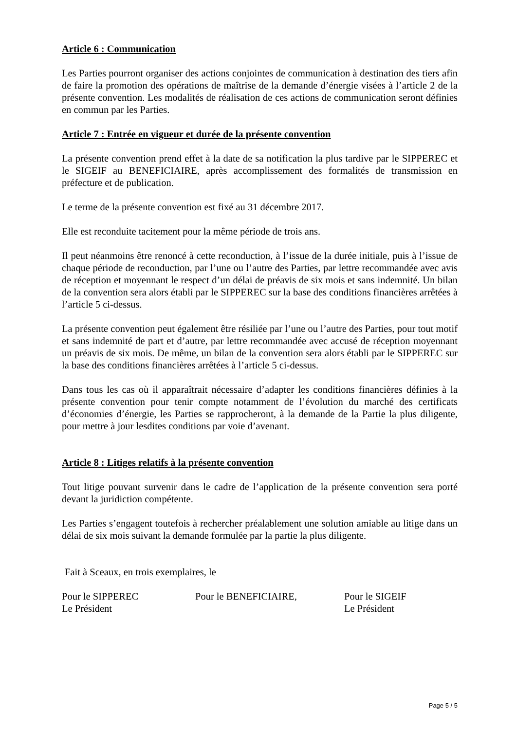Article 6 : Communication
Les Parties pourront organiser des actions conjointes de communication à destination des tiers afin de faire la promotion des opérations de maîtrise de la demande d’énergie visées à l’article 2 de la présente convention. Les modalités de réalisation de ces actions de communication seront définies en commun par les Parties.
Article 7 : Entrée en vigueur et durée de la présente convention
La présente convention prend effet à la date de sa notification la plus tardive par le SIPPEREC et le SIGEIF au BENEFICIAIRE, après accomplissement des formalités de transmission en préfecture et de publication.
Le terme de la présente convention est fixé au 31 décembre 2017.
Elle est reconduite tacitement pour la même période de trois ans.
Il peut néanmoins être renoncé à cette reconduction, à l’issue de la durée initiale, puis à l’issue de chaque période de reconduction, par l’une ou l’autre des Parties, par lettre recommandée avec avis de réception et moyennant le respect d’un délai de préavis de six mois et sans indemnité. Un bilan de la convention sera alors établi par le SIPPEREC sur la base des conditions financières arrêtées à l’article 5 ci-dessus.
La présente convention peut également être résiliée par l’une ou l’autre des Parties, pour tout motif et sans indemnité de part et d’autre, par lettre recommandée avec accusé de réception moyennant un préavis de six mois. De même, un bilan de la convention sera alors établi par le SIPPEREC sur la base des conditions financières arrêtées à l’article 5 ci-dessus.
Dans tous les cas où il apparaîtrait nécessaire d’adapter les conditions financières définies à la présente convention pour tenir compte notamment de l’évolution du marché des certificats d’économies d’énergie, les Parties se rapprocheront, à la demande de la Partie la plus diligente, pour mettre à jour lesdites conditions par voie d’avenant.
Article 8 : Litiges relatifs à la présente convention
Tout litige pouvant survenir dans le cadre de l’application de la présente convention sera porté devant la juridiction compétente.
Les Parties s’engagent toutefois à rechercher préalablement une solution amiable au litige dans un délai de six mois suivant la demande formulée par la partie la plus diligente.
Fait à Sceaux, en trois exemplaires, le
Pour le SIPPEREC
Le Président
Pour le BENEFICIAIRE, Pour le SIGEIF
Le Président
Page 5 / 5